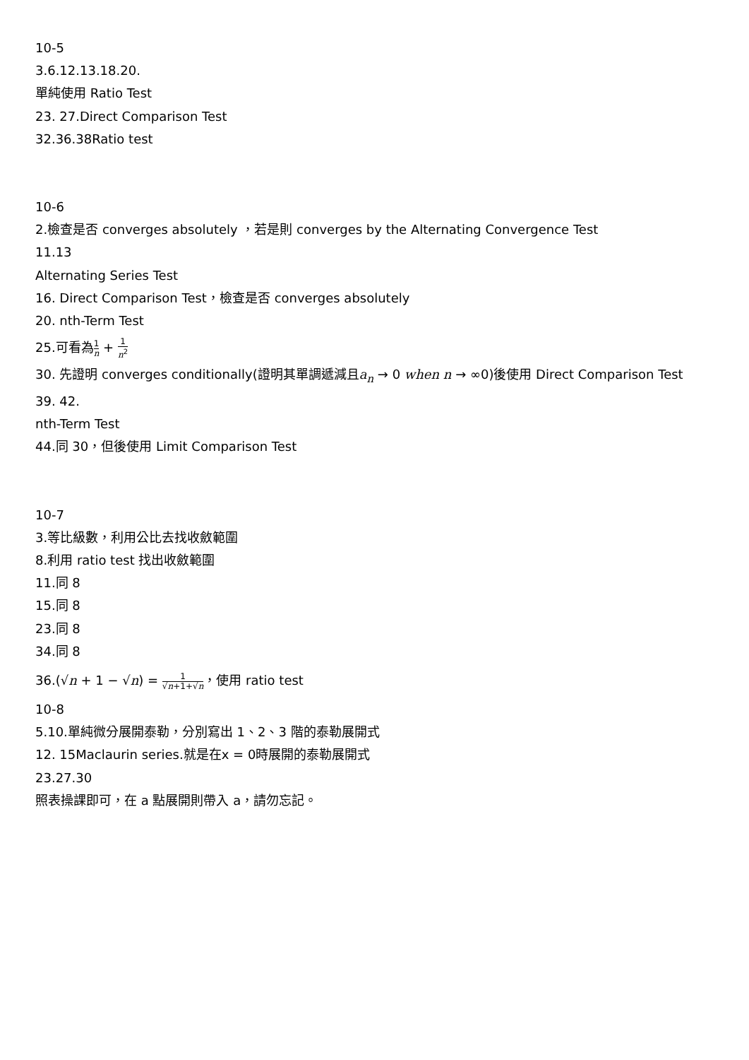10-5
3.6.12.13.18.20.
單純使用 Ratio Test
23. 27.Direct Comparison Test
32.36.38Ratio test
10-6
2.檢查是否 converges absolutely ，若是則 converges by the Alternating Convergence Test
11.13
Alternating Series Test
16. Direct Comparison Test，檢查是否 converges absolutely
20. nth-Term Test
25.可看為1 n + 1 n<sup>2</sup>
30. 先證明 converges conditionally(證明其單調遞減且a<sub>n</sub> → 0 when n → ∞0)後使用 Direct Comparison Test
39. 42.
nth-Term Test
44.同 30，但後使用 Limit Comparison Test
10-7
3.等比級數，利用公比去找收斂範圍
8.利用 ratio test 找出收斂範圍
11.同 8
15.同 8
23.同 8
34.同 8
36.(√n + 1 − √n) = 1 √n+1+√n，使用 ratio test
10-8
5.10.單純微分展開泰勒，分別寫出 1、2、3 階的泰勒展開式
12. 15Maclaurin series.就是在x = 0時展開的泰勒展開式
23.27.30
照表操課即可，在 a 點展開則帶入 a，請勿忘記。